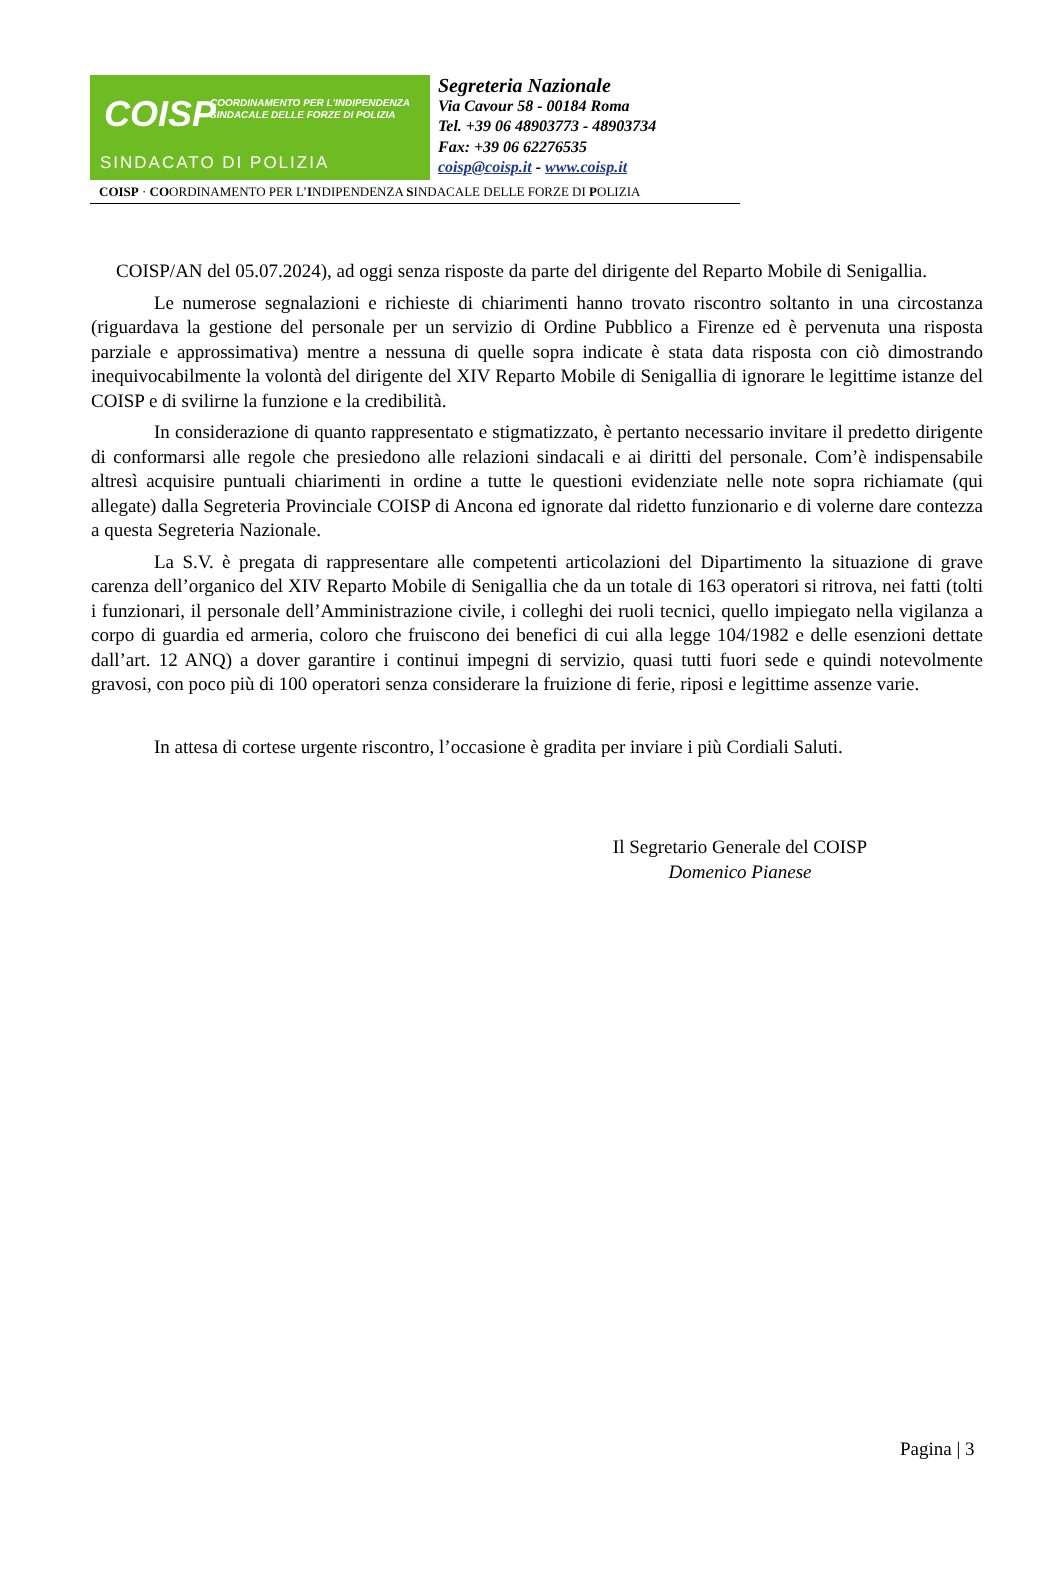COISP COORDINAMENTO PER L'INDIPENDENZA SINDACALE DELLE FORZE DI POLIZIA
SINDACATO DI POLIZIA
Segreteria Nazionale
Via Cavour 58 - 00184 Roma
Tel. +39 06 48903773 - 48903734
Fax: +39 06 62276535
coisp@coisp.it - www.coisp.it
COISP · COORDINAMENTO PER L’INDIPENDENZA SINDACALE DELLE FORZE DI POLIZIA
COISP/AN del 05.07.2024), ad oggi senza risposte da parte del dirigente del Reparto Mobile di Senigallia.
Le numerose segnalazioni e richieste di chiarimenti hanno trovato riscontro soltanto in una circostanza (riguardava la gestione del personale per un servizio di Ordine Pubblico a Firenze ed è pervenuta una risposta parziale e approssimativa) mentre a nessuna di quelle sopra indicate è stata data risposta con ciò dimostrando inequivocabilmente la volontà del dirigente del XIV Reparto Mobile di Senigallia di ignorare le legittime istanze del COISP e di svilirne la funzione e la credibilità.
In considerazione di quanto rappresentato e stigmatizzato, è pertanto necessario invitare il predetto dirigente di conformarsi alle regole che presiedono alle relazioni sindacali e ai diritti del personale. Com’è indispensabile altresì acquisire puntuali chiarimenti in ordine a tutte le questioni evidenziate nelle note sopra richiamate (qui allegate) dalla Segreteria Provinciale COISP di Ancona ed ignorate dal ridetto funzionario e di volerne dare contezza a questa Segreteria Nazionale.
La S.V. è pregata di rappresentare alle competenti articolazioni del Dipartimento la situazione di grave carenza dell’organico del XIV Reparto Mobile di Senigallia che da un totale di 163 operatori si ritrova, nei fatti (tolti i funzionari, il personale dell’Amministrazione civile, i colleghi dei ruoli tecnici, quello impiegato nella vigilanza a corpo di guardia ed armeria, coloro che fruiscono dei benefici di cui alla legge 104/1982 e delle esenzioni dettate dall’art. 12 ANQ) a dover garantire i continui impegni di servizio, quasi tutti fuori sede e quindi notevolmente gravosi, con poco più di 100 operatori senza considerare la fruizione di ferie, riposi e legittime assenze varie.
In attesa di cortese urgente riscontro, l’occasione è gradita per inviare i più Cordiali Saluti.
Il Segretario Generale del COISP
Domenico Pianese
Pagina | 3